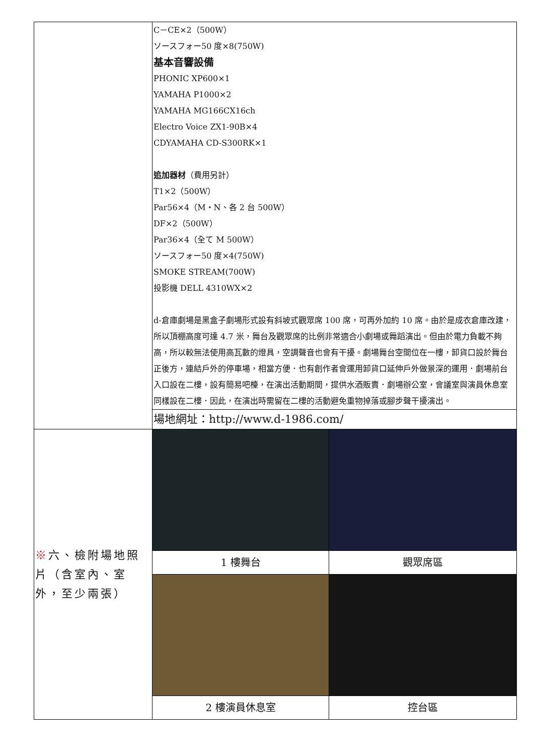| | C－CE×2（500W） ソースフォー50 度×8(750W) 基本音響設備 PHONIC XP600×1 YAMAHA P1000×2 YAMAHA MG166CX16ch Electro Voice ZX1-90B×4 CDYAMAHA CD-S300RK×1 追加器材 （費用另計） T1×2（500W） Par56×4（M・N、各 2 台 500W） DF×2（500W） Par36×4（全て M 500W） ソースフォー50 度×4(750W) SMOKE STREAM(700W) 投影機 DELL 4310WX×2 d-倉庫劇場是黑盒子劇場形式設有斜坡式觀眾席 100 席，可再外加約 10 席。由於是成衣倉庫改建，所以頂棚高度可達 4.7 米，舞台及觀眾席的比例非常適合小劇場或舞蹈演出。但由於電力負載不夠高，所以較無法使用高瓦數的燈具，空調聲音也會有干擾。劇場舞台空間位在一樓，卸貨口設於舞台正後方，連結戶外的停車場，相當方便．也有創作者會運用卸貨口延伸戶外做景深的運用．劇場前台入口設在二樓，設有簡易吧檯，在演出活動期間，提供水酒販賣．劇場辦公室，會議室與演員休息室同樣設在二樓．因此，在演出時需留在二樓的活動避免重物掉落或腳步聲干擾演出。 | |
| | 場地網址：http://www.d-1986.com/ | |
| ※ 六、檢附場地照片（含室內、室外，至少兩張） | | |
| | 1 樓舞台 | 觀眾席區 |
| | 2 樓演員休息室 | 控台區 |